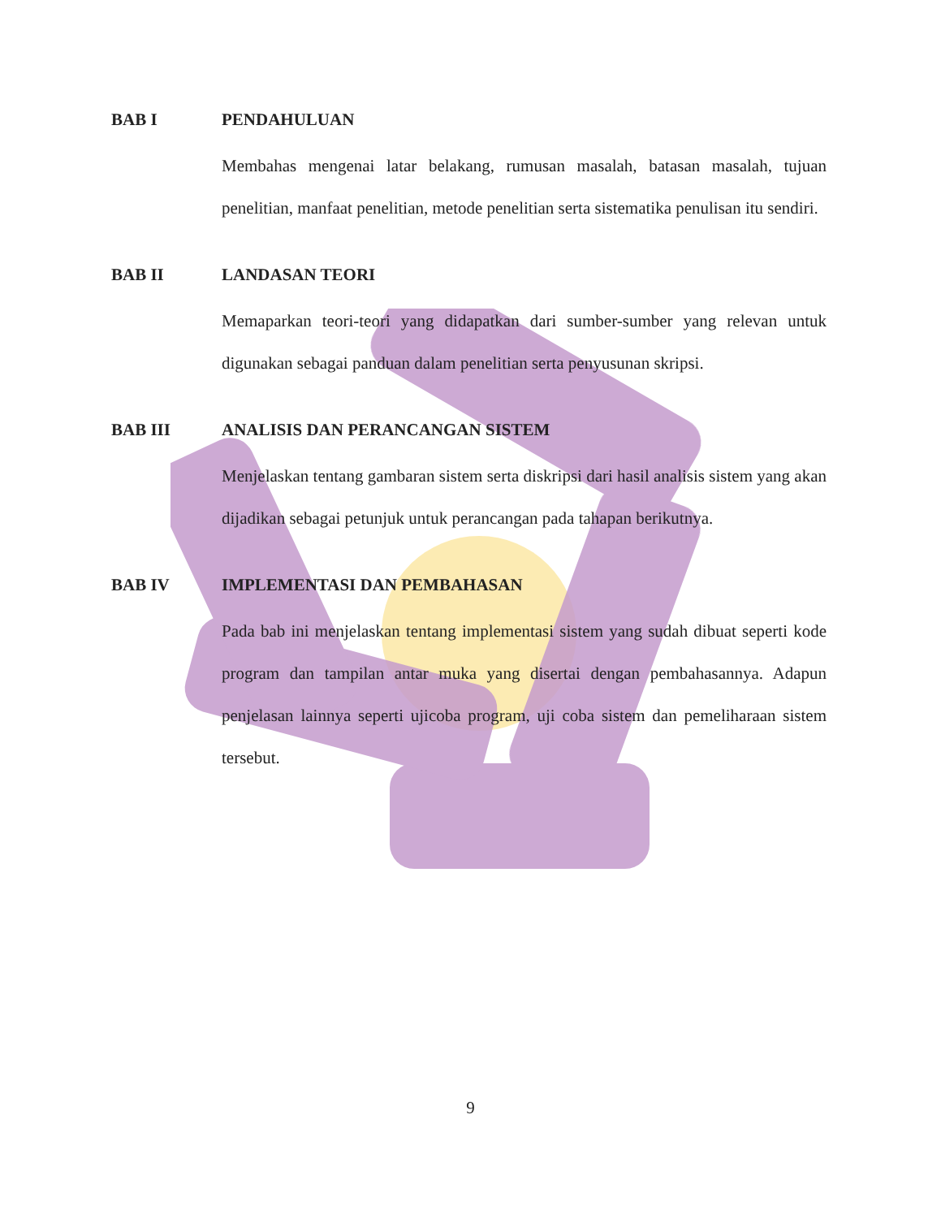BAB I PENDAHULUAN
Membahas mengenai latar belakang, rumusan masalah, batasan masalah, tujuan penelitian, manfaat penelitian, metode penelitian serta sistematika penulisan itu sendiri.
BAB II LANDASAN TEORI
Memaparkan teori-teori yang didapatkan dari sumber-sumber yang relevan untuk digunakan sebagai panduan dalam penelitian serta penyusunan skripsi.
BAB III ANALISIS DAN PERANCANGAN SISTEM
Menjelaskan tentang gambaran sistem serta diskripsi dari hasil analisis sistem yang akan dijadikan sebagai petunjuk untuk perancangan pada tahapan berikutnya.
BAB IV IMPLEMENTASI DAN PEMBAHASAN
Pada bab ini menjelaskan tentang implementasi sistem yang sudah dibuat seperti kode program dan tampilan antar muka yang disertai dengan pembahasannya. Adapun penjelasan lainnya seperti ujicoba program, uji coba sistem dan pemeliharaan sistem tersebut.
9